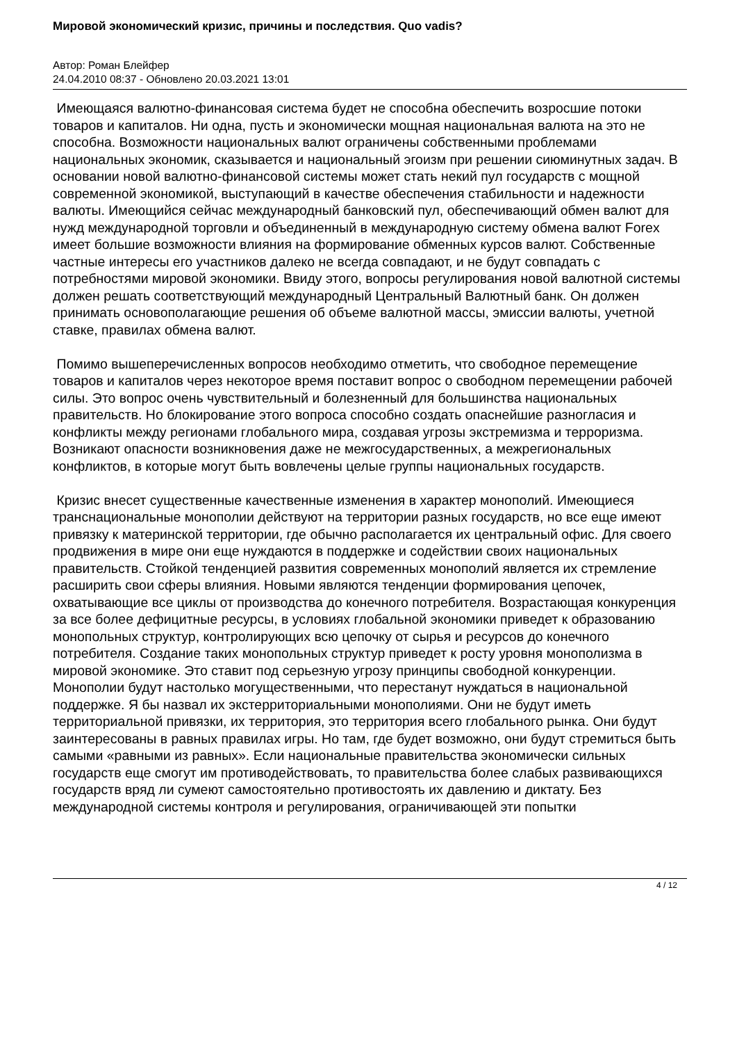Мировой экономический кризис, причины и последствия. Quo vadis?
Автор: Роман Блейфер
24.04.2010 08:37 - Обновлено 20.03.2021 13:01
Имеющаяся валютно-финансовая система будет не способна обеспечить возросшие потоки товаров и капиталов. Ни одна, пусть и экономически мощная национальная валюта на это не способна. Возможности национальных валют ограничены собственными проблемами национальных экономик, сказывается и национальный эгоизм при решении сиюминутных задач. В основании новой валютно-финансовой системы может стать некий пул государств с мощной современной экономикой, выступающий в качестве обеспечения стабильности и надежности валюты. Имеющийся сейчас международный банковский пул, обеспечивающий обмен валют для нужд международной торговли и объединенный в международную систему обмена валют Forex имеет большие возможности влияния на формирование обменных курсов валют. Собственные частные интересы его участников далеко не всегда совпадают, и не будут совпадать с потребностями мировой экономики. Ввиду этого, вопросы регулирования новой валютной системы должен решать соответствующий международный Центральный Валютный банк. Он должен принимать основополагающие решения об объеме валютной массы, эмиссии валюты, учетной ставке, правилах обмена валют.
Помимо вышеперечисленных вопросов необходимо отметить, что свободное перемещение товаров и капиталов через некоторое время поставит вопрос о свободном перемещении рабочей силы. Это вопрос очень чувствительный и болезненный для большинства национальных правительств. Но блокирование этого вопроса способно создать опаснейшие разногласия и конфликты между регионами глобального мира, создавая угрозы экстремизма и терроризма. Возникают опасности возникновения даже не межгосударственных, а межрегиональных конфликтов, в которые могут быть вовлечены целые группы национальных государств.
Кризис внесет существенные качественные изменения в характер монополий. Имеющиеся транснациональные монополии действуют на территории разных государств, но все еще имеют привязку к материнской территории, где обычно располагается их центральный офис. Для своего продвижения в мире они еще нуждаются в поддержке и содействии своих национальных правительств. Стойкой тенденцией развития современных монополий является их стремление расширить свои сферы влияния. Новыми являются тенденции формирования цепочек, охватывающие все циклы от производства до конечного потребителя. Возрастающая конкуренция за все более дефицитные ресурсы, в условиях глобальной экономики приведет к образованию монопольных структур, контролирующих всю цепочку от сырья и ресурсов до конечного потребителя. Создание таких монопольных структур приведет к росту уровня монополизма в мировой экономике. Это ставит под серьезную угрозу принципы свободной конкуренции. Монополии будут настолько могущественными, что перестанут нуждаться в национальной поддержке. Я бы назвал их экстерриториальными монополиями. Они не будут иметь территориальной привязки, их территория, это территория всего глобального рынка. Они будут заинтересованы в равных правилах игры. Но там, где будет возможно, они будут стремиться быть самыми «равными из равных». Если национальные правительства экономически сильных государств еще смогут им противодействовать, то правительства более слабых развивающихся государств вряд ли сумеют самостоятельно противостоять их давлению и диктату. Без международной системы контроля и регулирования, ограничивающей эти попытки
4 / 12